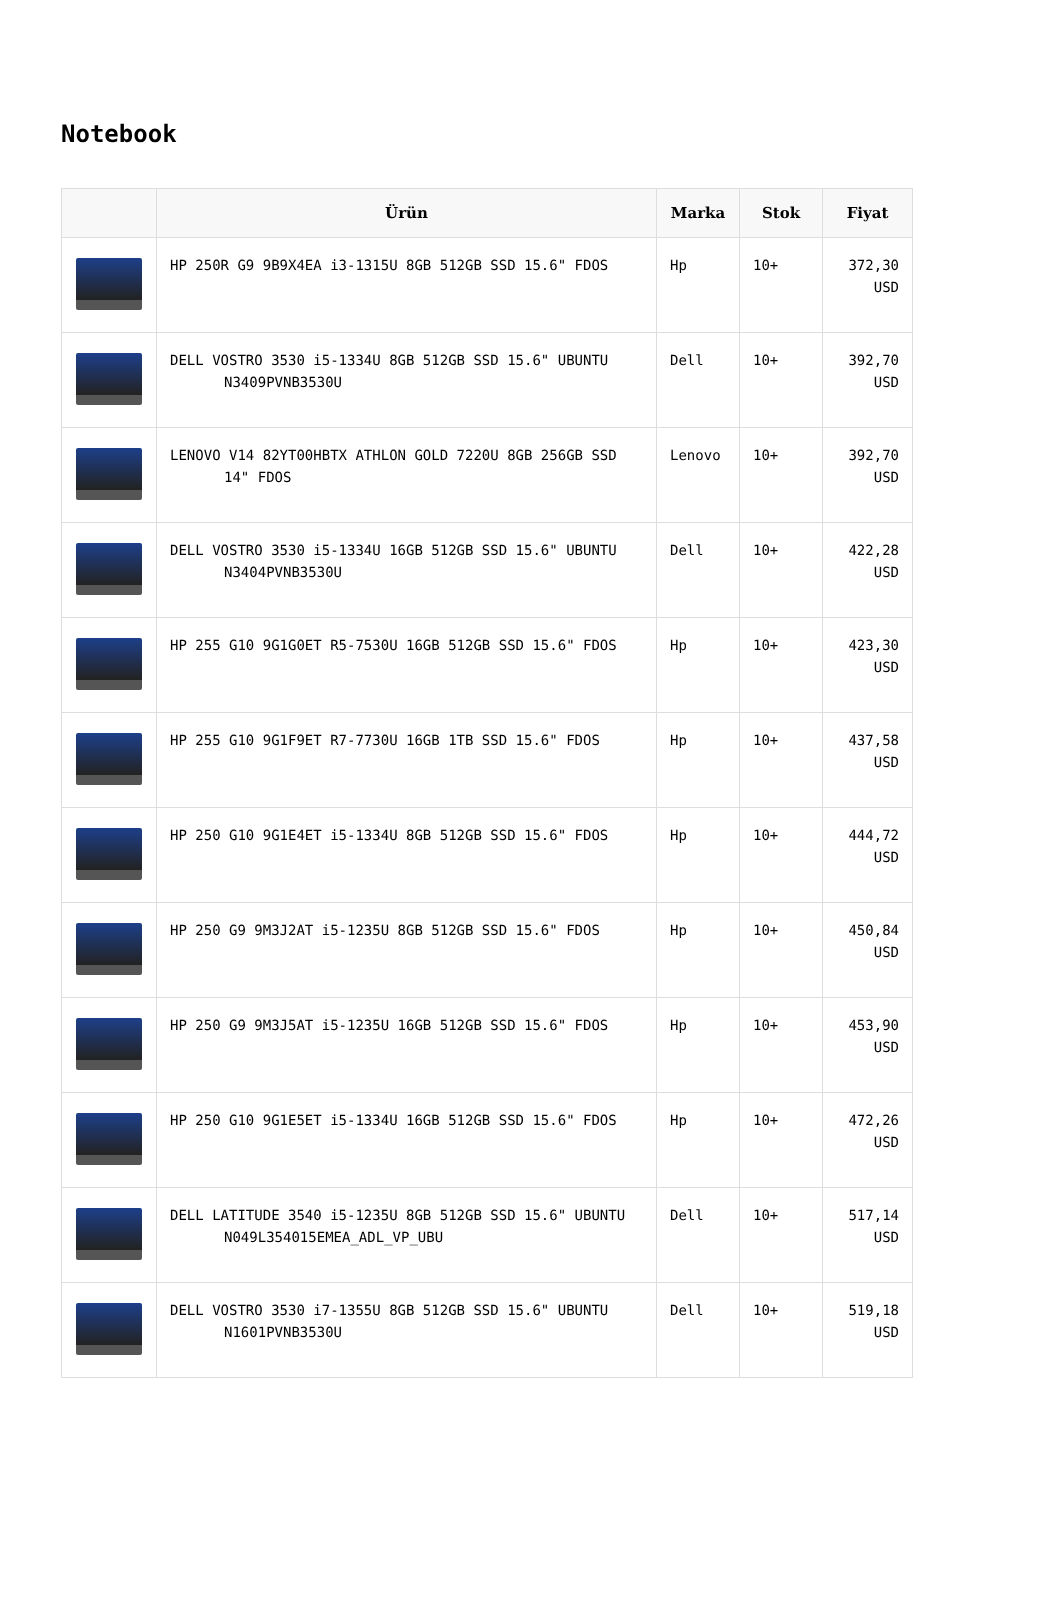Notebook
| | Ürün | Marka | Stok | Fiyat |
| --- | --- | --- | --- | --- |
| | HP 250R G9 9B9X4EA i3-1315U 8GB 512GB SSD 15.6" FDOS | Hp | 10+ | 372,30 USD |
| | DELL VOSTRO 3530 i5-1334U 8GB 512GB SSD 15.6" UBUNTU N3409PVNB3530U | Dell | 10+ | 392,70 USD |
| | LENOVO V14 82YT00HBTX ATHLON GOLD 7220U 8GB 256GB SSD 14" FDOS | Lenovo | 10+ | 392,70 USD |
| | DELL VOSTRO 3530 i5-1334U 16GB 512GB SSD 15.6" UBUNTU N3404PVNB3530U | Dell | 10+ | 422,28 USD |
| | HP 255 G10 9G1G0ET R5-7530U 16GB 512GB SSD 15.6" FDOS | Hp | 10+ | 423,30 USD |
| | HP 255 G10 9G1F9ET R7-7730U 16GB 1TB SSD 15.6" FDOS | Hp | 10+ | 437,58 USD |
| | HP 250 G10 9G1E4ET i5-1334U 8GB 512GB SSD 15.6" FDOS | Hp | 10+ | 444,72 USD |
| | HP 250 G9 9M3J2AT i5-1235U 8GB 512GB SSD 15.6" FDOS | Hp | 10+ | 450,84 USD |
| | HP 250 G9 9M3J5AT i5-1235U 16GB 512GB SSD 15.6" FDOS | Hp | 10+ | 453,90 USD |
| | HP 250 G10 9G1E5ET i5-1334U 16GB 512GB SSD 15.6" FDOS | Hp | 10+ | 472,26 USD |
| | DELL LATITUDE 3540 i5-1235U 8GB 512GB SSD 15.6" UBUNTU N049L354015EMEA_ADL_VP_UBU | Dell | 10+ | 517,14 USD |
| | DELL VOSTRO 3530 i7-1355U 8GB 512GB SSD 15.6" UBUNTU N1601PVNB3530U | Dell | 10+ | 519,18 USD |